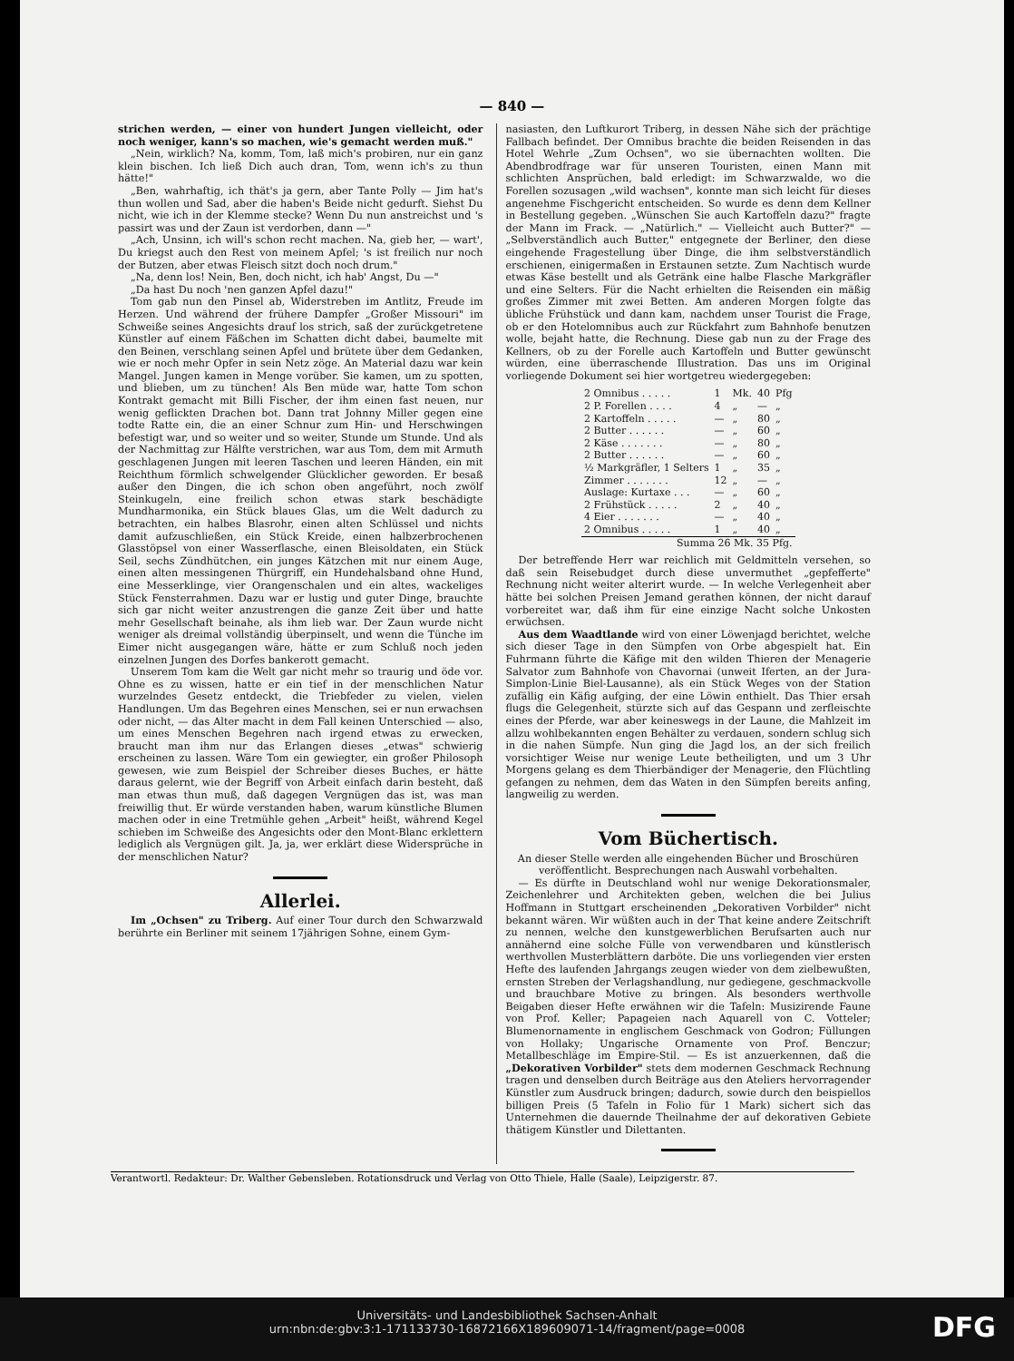— 840 —
strichen werden, — einer von hundert Jungen vielleicht, oder noch weniger, kann's so machen, wie's gemacht werden muß."
„Nein, wirklich? Na, komm, Tom, laß mich's probiren, nur ein ganz klein bischen. Ich ließ Dich auch dran, Tom, wenn ich's zu thun hätte!"
„Ben, wahrhaftig, ich thät's ja gern, aber Tante Polly — Jim hat's thun wollen und Sad, aber die haben's Beide nicht gedurft. Siehst Du nicht, wie ich in der Klemme stecke? Wenn Du nun anstreichst und 's passirt was und der Zaun ist verdorben, dann —"
„Ach, Unsinn, ich will's schon recht machen. Na, gieb her, — wart', Du kriegst auch den Rest von meinem Apfel; 's ist freilich nur noch der Butzen, aber etwas Fleisch sitzt doch noch drum."
„Na, denn los! Nein, Ben, doch nicht, ich hab' Angst, Du —"
„Da hast Du noch 'nen ganzen Apfel dazu!"
Tom gab nun den Pinsel ab, Widerstreben im Antlitz, Freude im Herzen. Und während der frühere Dampfer „Großer Missouri" im Schweiße seines Angesichts drauf los strich, saß der zurückgetretene Künstler auf einem Fäßchen im Schatten dicht dabei, baumelte mit den Beinen, verschlang seinen Apfel und brütete über dem Gedanken, wie er noch mehr Opfer in sein Netz zöge. An Material dazu war kein Mangel. Jungen kamen in Menge vorüber. Sie kamen, um zu spotten, und blieben, um zu tünchen! Als Ben müde war, hatte Tom schon Kontrakt gemacht mit Billi Fischer, der ihm einen fast neuen, nur wenig geflickten Drachen bot. Dann trat Johnny Miller gegen eine todte Ratte ein, die an einer Schnur zum Hin- und Herschwingen befestigt war, und so weiter und so weiter, Stunde um Stunde. Und als der Nachmittag zur Hälfte verstrichen, war aus Tom, dem mit Armuth geschlagenen Jungen mit leeren Taschen und leeren Händen, ein mit Reichthum förmlich schwelgender Glücklicher geworden. Er besaß außer den Dingen, die ich schon oben angeführt, noch zwölf Steinkugeln, eine freilich schon etwas stark beschädigte Mundharmonika, ein Stück blaues Glas, um die Welt dadurch zu betrachten, ein halbes Blasrohr, einen alten Schlüssel und nichts damit aufzuschließen, ein Stück Kreide, einen halbzerbrochenen Glasstöpsel von einer Wasserflasche, einen Bleisoldaten, ein Stück Seil, sechs Zündhütchen, ein junges Kätzchen mit nur einem Auge, einen alten messingenen Thürgriff, ein Hundehalsband ohne Hund, eine Messerklinge, vier Orangenschalen und ein altes, wackeliges Stück Fensterrahmen. Dazu war er lustig und guter Dinge, brauchte sich gar nicht weiter anzustrengen die ganze Zeit über und hatte mehr Gesellschaft beinahe, als ihm lieb war. Der Zaun wurde nicht weniger als dreimal vollständig überpinselt, und wenn die Tünche im Eimer nicht ausgegangen wäre, hätte er zum Schluß noch jeden einzelnen Jungen des Dorfes bankerott gemacht.
Unserem Tom kam die Welt gar nicht mehr so traurig und öde vor. Ohne es zu wissen, hatte er ein tief in der menschlichen Natur wurzelndes Gesetz entdeckt, die Triebfeder zu vielen, vielen Handlungen. Um das Begehren eines Menschen, sei er nun erwachsen oder nicht, — das Alter macht in dem Fall keinen Unterschied — also, um eines Menschen Begehren nach irgend etwas zu erwecken, braucht man ihm nur das Erlangen dieses „etwas" schwierig erscheinen zu lassen. Wäre Tom ein gewiegter, ein großer Philosoph gewesen, wie zum Beispiel der Schreiber dieses Buches, er hätte daraus gelernt, wie der Begriff von Arbeit einfach darin besteht, daß man etwas thun muß, daß dagegen Vergnügen das ist, was man freiwillig thut. Er würde verstanden haben, warum künstliche Blumen machen oder in eine Tretmühle gehen „Arbeit" heißt, während Kegel schieben im Schweiße des Angesichts oder den Mont-Blanc erklettern lediglich als Vergnügen gilt. Ja, ja, wer erklärt diese Widersprüche in der menschlichen Natur?
Allerlei.
Im „Ochsen" zu Triberg. Auf einer Tour durch den Schwarzwald berührte ein Berliner mit seinem 17jährigen Sohne, einem Gym-
nasiasten, den Luftkurort Triberg, in dessen Nähe sich der prächtige Fallbach befindet. Der Omnibus brachte die beiden Reisenden in das Hotel Wehrle „Zum Ochsen", wo sie übernachten wollten. Die Abendbrodfrage war für unseren Touristen, einen Mann mit schlichten Ansprüchen, bald erledigt: im Schwarzwalde, wo die Forellen sozusagen „wild wachsen", konnte man sich leicht für dieses angenehme Fischgericht entscheiden. So wurde es denn dem Kellner in Bestellung gegeben. „Wünschen Sie auch Kartoffeln dazu?" fragte der Mann im Frack. — „Natürlich." — Vielleicht auch Butter?" — „Selbverständlich auch Butter," entgegnete der Berliner, den diese eingehende Fragestellung über Dinge, die ihm selbstverständlich erschienen, einigermaßen in Erstaunen setzte. Zum Nachtisch wurde etwas Käse bestellt und als Getränk eine halbe Flasche Markgräfler und eine Selters. Für die Nacht erhielten die Reisenden ein mäßig großes Zimmer mit zwei Betten. Am anderen Morgen folgte das übliche Frühstück und dann kam, nachdem unser Tourist die Frage, ob er den Hotelomnibus auch zur Rückfahrt zum Bahnhofe benutzen wolle, bejaht hatte, die Rechnung. Diese gab nun zu der Frage des Kellners, ob zu der Forelle auch Kartoffeln und Butter gewünscht würden, eine überraschende Illustration. Das uns im Original vorliegende Dokument sei hier wortgetreu wiedergegeben:
| 2 Omnibus . . . . . | 1 | Mk. | 40 | Pfg |
| 2 P. Forellen . . . . | 4 | „ | — | „ |
| 2 Kartoffeln . . . . . | — | „ | 80 | „ |
| 2 Butter . . . . . . | — | „ | 60 | „ |
| 2 Käse . . . . . . . | — | „ | 80 | „ |
| 2 Butter . . . . . . | — | „ | 60 | „ |
| ½ Markgräfler, 1 Selters | 1 | „ | 35 | „ |
| Zimmer . . . . . . . | 12 | „ | — | „ |
| Auslage: Kurtaxe . . . | — | „ | 60 | „ |
| 2 Frühstück . . . . . | 2 | „ | 40 | „ |
| 4 Eier . . . . . . . | — | „ | 40 | „ |
| 2 Omnibus . . . . . | 1 | „ | 40 | „ |
| Summa 26 Mk. 35 Pfg. | | | | |
Der betreffende Herr war reichlich mit Geldmitteln versehen, so daß sein Reisebudget durch diese unvermuthet „gepfefferte" Rechnung nicht weiter alterirt wurde. — In welche Verlegenheit aber hätte bei solchen Preisen Jemand gerathen können, der nicht darauf vorbereitet war, daß ihm für eine einzige Nacht solche Unkosten erwüchsen.
Aus dem Waadtlande wird von einer Löwenjagd berichtet, welche sich dieser Tage in den Sümpfen von Orbe abgespielt hat. Ein Fuhrmann führte die Käfige mit den wilden Thieren der Menagerie Salvator zum Bahnhofe von Chavornai (unweit Iferten, an der Jura-Simplon-Linie Biel-Lausanne), als ein Stück Weges von der Station zufällig ein Käfig aufging, der eine Löwin enthielt. Das Thier ersah flugs die Gelegenheit, stürzte sich auf das Gespann und zerfleischte eines der Pferde, war aber keineswegs in der Laune, die Mahlzeit im allzu wohlbekannten engen Behälter zu verdauen, sondern schlug sich in die nahen Sümpfe. Nun ging die Jagd los, an der sich freilich vorsichtiger Weise nur wenige Leute betheiligten, und um 3 Uhr Morgens gelang es dem Thierbändiger der Menagerie, den Flüchtling gefangen zu nehmen, dem das Waten in den Sümpfen bereits anfing, langweilig zu werden.
Vom Büchertisch.
An dieser Stelle werden alle eingehenden Bücher und Broschüren veröffentlicht. Besprechungen nach Auswahl vorbehalten.
— Es dürfte in Deutschland wohl nur wenige Dekorationsmaler, Zeichenlehrer und Architekten geben, welchen die bei Julius Hoffmann in Stuttgart erscheinenden „Dekorativen Vorbilder" nicht bekannt wären. Wir wüßten auch in der That keine andere Zeitschrift zu nennen, welche den kunstgewerblichen Berufsarten auch nur annähernd eine solche Fülle von verwendbaren und künstlerisch werthvollen Musterblättern darböte. Die uns vorliegenden vier ersten Hefte des laufenden Jahrgangs zeugen wieder von dem zielbewußten, ernsten Streben der Verlagshandlung, nur gediegene, geschmackvolle und brauchbare Motive zu bringen. Als besonders werthvolle Beigaben dieser Hefte erwähnen wir die Tafeln: Musizirende Faune von Prof. Keller; Papageien nach Aquarell von C. Votteler; Blumenornamente in englischem Geschmack von Godron; Füllungen von Hollaky; Ungarische Ornamente von Prof. Benczur; Metallbeschläge im Empire-Stil. — Es ist anzuerkennen, daß die „Dekorativen Vorbilder" stets dem modernen Geschmack Rechnung tragen und denselben durch Beiträge aus den Ateliers hervorragender Künstler zum Ausdruck bringen; dadurch, sowie durch den beispiellos billigen Preis (5 Tafeln in Folio für 1 Mark) sichert sich das Unternehmen die dauernde Theilnahme der auf dekorativen Gebiete thätigem Künstler und Dilettanten.
Verantwortl. Redakteur: Dr. Walther Gebensleben. Rotationsdruck und Verlag von Otto Thiele, Halle (Saale), Leipzigerstr. 87.
Universitäts- und Landesbibliothek Sachsen-Anhalt
urn:nbn:de:gbv:3:1-171133730-16872166X189609071-14/fragment/page=0008
DFG